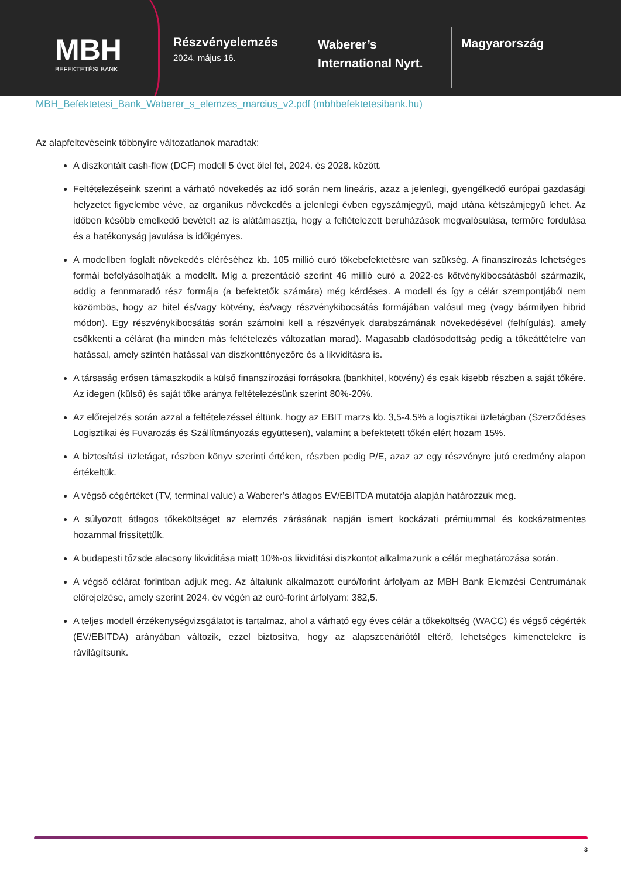MBH
BEFEKTETÉSI BANK
Részvényelemzés
2024. május 16.
Waberer’s
International Nyrt.
Magyarország
MBH_Befektetesi_Bank_Waberer_s_elemzes_marcius_v2.pdf (mbhbefektetesibank.hu)
Az alapfeltevéseink többnyire változatlanok maradtak:
A diszkontált cash-flow (DCF) modell 5 évet ölel fel, 2024. és 2028. között.
Feltételezéseink szerint a várható növekedés az idő során nem lineáris, azaz a jelenlegi, gyengélkedő európai gazdasági helyzetet figyelembe véve, az organikus növekedés a jelenlegi évben egyszámjegyű, majd utána kétszámjegyű lehet. Az időben később emelkedő bevételt az is alátámasztja, hogy a feltételezett beruházások megvalósulása, termőre fordulása és a hatékonyság javulása is időigényes.
A modellben foglalt növekedés eléréséhez kb. 105 millió euró tőkebefektetésre van szükség. A finanszírozás lehetséges formái befolyásolhatják a modellt. Míg a prezentáció szerint 46 millió euró a 2022-es kötvénykibocsátásból származik, addig a fennmaradó rész formája (a befektetők számára) még kérdéses. A modell és így a célár szempontjából nem közömbös, hogy az hitel és/vagy kötvény, és/vagy részvénykibocsátás formájában valósul meg (vagy bármilyen hibrid módon). Egy részvénykibocsátás során számolni kell a részvények darabszámának növekedésével (felhígulás), amely csökkenti a célárat (ha minden más feltételezés változatlan marad). Magasabb eladósodottság pedig a tőkeáttételre van hatással, amely szintén hatással van diszkonttényezőre és a likviditásra is.
A társaság erősen támaszkodik a külső finanszírozási forrásokra (bankhitel, kötvény) és csak kisebb részben a saját tőkére. Az idegen (külső) és saját tőke aránya feltételezésünk szerint 80%-20%.
Az előrejelzés során azzal a feltételezéssel éltünk, hogy az EBIT marzs kb. 3,5-4,5% a logisztikai üzletágban (Szerződéses Logisztikai és Fuvarozás és Szállítmányozás együttesen), valamint a befektetett tőkén elért hozam 15%.
A biztosítási üzletágat, részben könyv szerinti értéken, részben pedig P/E, azaz az egy részvényre jutó eredmény alapon értékeltük.
A végső cégértéket (TV, terminal value) a Waberer’s átlagos EV/EBITDA mutatója alapján határozzuk meg.
A súlyozott átlagos tőkeköltséget az elemzés zárásának napján ismert kockázati prémiummal és kockázatmentes hozammal frissítettük.
A budapesti tőzsde alacsony likviditása miatt 10%-os likviditási diszkontot alkalmazunk a célár meghatározása során.
A végső célárat forintban adjuk meg. Az általunk alkalmazott euró/forint árfolyam az MBH Bank Elemzési Centrumának előrejelzése, amely szerint 2024. év végén az euró-forint árfolyam: 382,5.
A teljes modell érzékenységvizsgálatot is tartalmaz, ahol a várható egy éves célár a tőkeköltség (WACC) és végső cégérték (EV/EBITDA) arányában változik, ezzel biztosítva, hogy az alapszcenáriótól eltérő, lehetséges kimenetelekre is rávilágítsunk.
3